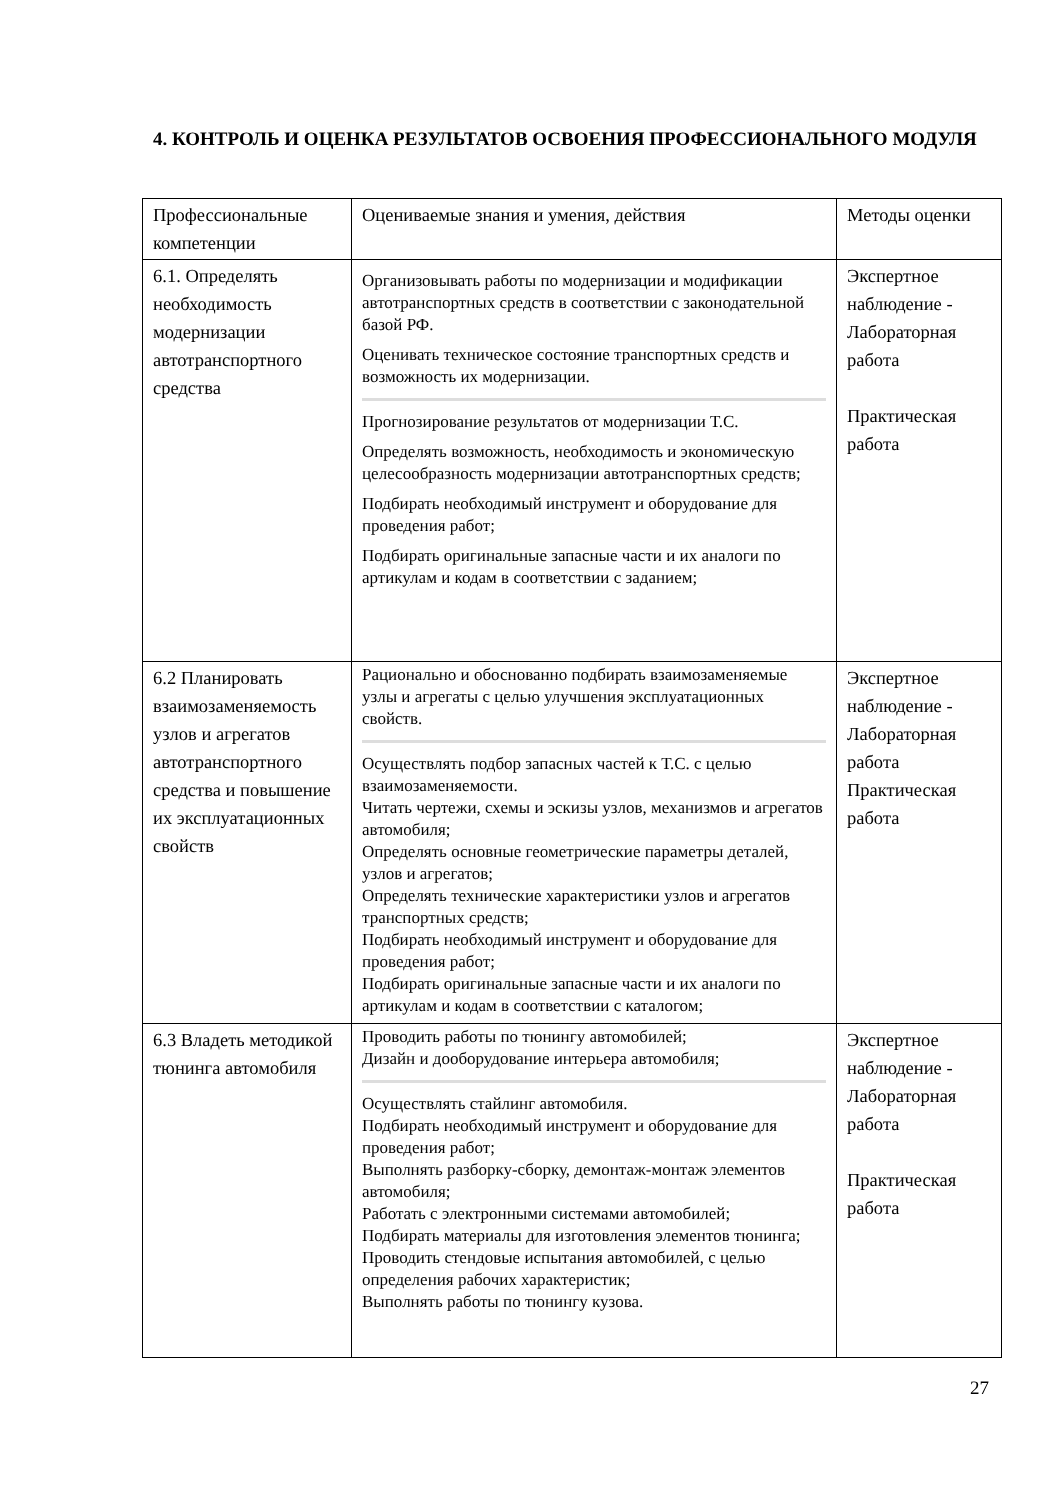4. КОНТРОЛЬ И ОЦЕНКА РЕЗУЛЬТАТОВ ОСВОЕНИЯ ПРОФЕССИОНАЛЬНОГО МОДУЛЯ
| Профессиональные компетенции | Оцениваемые знания и умения, действия | Методы оценки |
| --- | --- | --- |
| 6.1. Определять необходимость модернизации автотранспортного средства | Организовывать работы по модернизации и модификации автотранспортных средств в соответствии с законодательной базой РФ. Оценивать техническое состояние транспортных средств и возможность их модернизации. Прогнозирование результатов от модернизации Т.С. Определять возможность, необходимость и экономическую целесообразность модернизации автотранспортных средств; Подбирать необходимый инструмент и оборудование для проведения работ; Подбирать оригинальные запасные части и их аналоги по артикулам и кодам в соответствии с заданием; | Экспертное наблюдение - Лабораторная работа Практическая работа |
| 6.2 Планировать взаимозаменяемость узлов и агрегатов автотранспортного средства и повышение их эксплуатационных свойств | Рационально и обоснованно подбирать взаимозаменяемые узлы и агрегаты с целью улучшения эксплуатационных свойств. Осуществлять подбор запасных частей к Т.С. с целью взаимозаменяемости. Читать чертежи, схемы и эскизы узлов, механизмов и агрегатов автомобиля; Определять основные геометрические параметры деталей, узлов и агрегатов; Определять технические характеристики узлов и агрегатов транспортных средств; Подбирать необходимый инструмент и оборудование для проведения работ; Подбирать оригинальные запасные части и их аналоги по артикулам и кодам в соответствии с каталогом; | Экспертное наблюдение - Лабораторная работа Практическая работа |
| 6.3 Владеть методикой тюнинга автомобиля | Проводить работы по тюнингу автомобилей; Дизайн и дооборудование интерьера автомобиля; Осуществлять стайлинг автомобиля. Подбирать необходимый инструмент и оборудование для проведения работ; Выполнять разборку-сборку, демонтаж-монтаж элементов автомобиля; Работать с электронными системами автомобилей; Подбирать материалы для изготовления элементов тюнинга; Проводить стендовые испытания автомобилей, с целью определения рабочих характеристик; Выполнять работы по тюнингу кузова. | Экспертное наблюдение - Лабораторная работа Практическая работа |
27